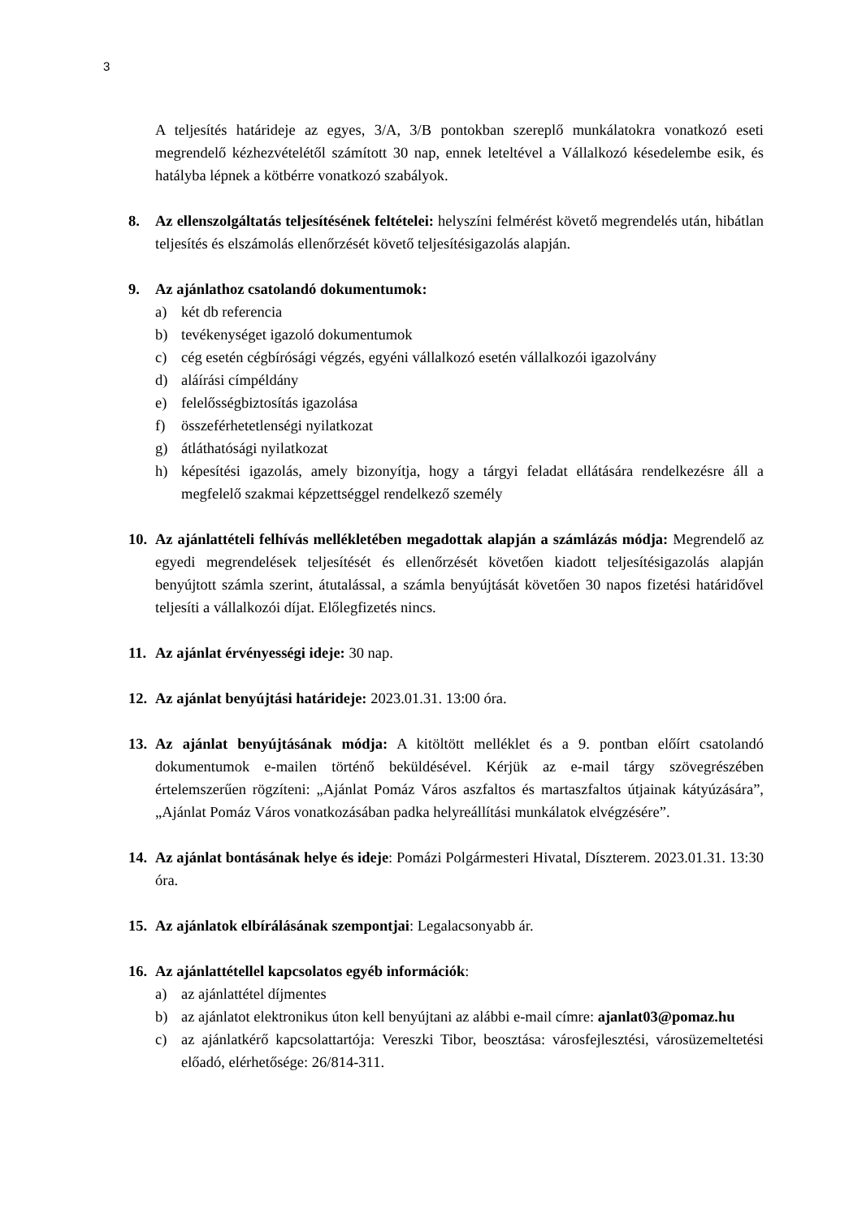3
A teljesítés határideje az egyes, 3/A, 3/B pontokban szereplő munkálatokra vonatkozó eseti megrendelő kézhezvételétől számított 30 nap, ennek leteltével a Vállalkozó késedelembe esik, és hatályba lépnek a kötbérre vonatkozó szabályok.
8. Az ellenszolgáltatás teljesítésének feltételei: helyszíni felmérést követő megrendelés után, hibátlan teljesítés és elszámolás ellenőrzését követő teljesítésigazolás alapján.
9. Az ajánlathoz csatolandó dokumentumok:
a) két db referencia
b) tevékenységet igazoló dokumentumok
c) cég esetén cégbírósági végzés, egyéni vállalkozó esetén vállalkozói igazolvány
d) aláírási címpéldány
e) felelősségbiztosítás igazolása
f) összeférhetetlenségi nyilatkozat
g) átláthatósági nyilatkozat
h) képesítési igazolás, amely bizonyítja, hogy a tárgyi feladat ellátására rendelkezésre áll a megfelelő szakmai képzettséggel rendelkező személy
10.
Az ajánlattételi felhívás mellékletében megadottak alapján a számlázás módja: Megrendelő az egyedi megrendelések teljesítését és ellenőrzését követően kiadott teljesítésigazolás alapján benyújtott számla szerint, átutalással, a számla benyújtását követően 30 napos fizetési határidővel teljesíti a vállalkozói díjat. Előlegfizetés nincs.
11.
Az ajánlat érvényességi ideje: 30 nap.
12.
Az ajánlat benyújtási határideje: 2023.01.31. 13:00 óra.
13.
Az ajánlat benyújtásának módja: A kitöltött melléklet és a 9. pontban előírt csatolandó dokumentumok e-mailen történő beküldésével. Kérjük az e-mail tárgy szövegrészében értelemszerűen rögzíteni: „Ajánlat Pomáz Város aszfaltos és martaszfaltos útjainak kátyúzására”, „Ajánlat Pomáz Város vonatkozásában padka helyreállítási munkálatok elvégzésére”.
14.
Az ajánlat bontásának helye és ideje: Pomázi Polgármesteri Hivatal, Díszterem. 2023.01.31. 13:30 óra.
15.
Az ajánlatok elbírálásának szempontjai: Legalacsonyabb ár.
16.
Az ajánlattétellel kapcsolatos egyéb információk:
a) az ajánlattétel díjmentes
b) az ajánlatot elektronikus úton kell benyújtani az alábbi e-mail címre: ajanlat03@pomaz.hu
c) az ajánlatkérő kapcsolattartója: Vereszki Tibor, beosztása: városfejlesztési, városüzemeltetési előadó, elérhetősége: 26/814-311.